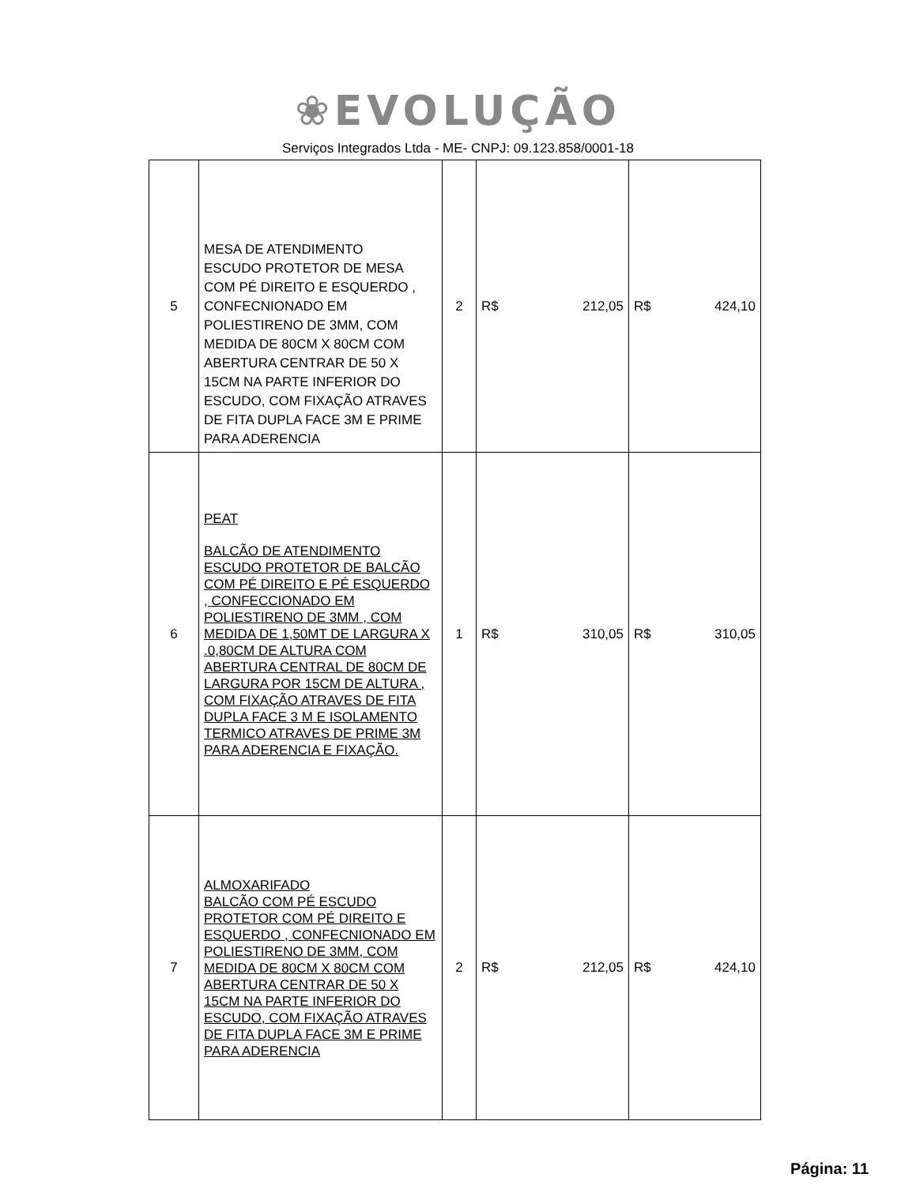❀EVOLUÇÃO
Serviços Integrados Ltda - ME- CNPJ: 09.123.858/0001-18
| 5 | MESA DE ATENDIMENTO ESCUDO PROTETOR DE MESA COM PÉ DIREITO E ESQUERDO , CONFECNIONADO EM POLIESTIRENO DE 3MM, COM MEDIDA DE 80CM X 80CM COM ABERTURA CENTRAR DE 50 X 15CM NA PARTE INFERIOR DO ESCUDO, COM FIXAÇÃO ATRAVES DE FITA DUPLA FACE 3M E PRIME PARA ADERENCIA | 2 | R$ 212,05 | R$ 424,10 |
| 6 | PEAT BALCÃO DE ATENDIMENTO ESCUDO PROTETOR DE BALCÃO COM PÉ DIREITO E PÉ ESQUERDO , CONFECCIONADO EM POLIESTIRENO DE 3MM , COM MEDIDA DE 1,50MT DE LARGURA X .0,80CM DE ALTURA COM ABERTURA CENTRAL DE 80CM DE LARGURA POR 15CM DE ALTURA , COM FIXAÇÃO ATRAVES DE FITA DUPLA FACE 3 M E ISOLAMENTO TERMICO ATRAVES DE PRIME 3M PARA ADERENCIA E FIXAÇÃO. | 1 | R$ 310,05 | R$ 310,05 |
| 7 | ALMOXARIFADO BALCÃO COM PÉ ESCUDO PROTETOR COM PÉ DIREITO E ESQUERDO , CONFECNIONADO EM POLIESTIRENO DE 3MM, COM MEDIDA DE 80CM X 80CM COM ABERTURA CENTRAR DE 50 X 15CM NA PARTE INFERIOR DO ESCUDO, COM FIXAÇÃO ATRAVES DE FITA DUPLA FACE 3M E PRIME PARA ADERENCIA | 2 | R$ 212,05 | R$ 424,10 |
Página: 11